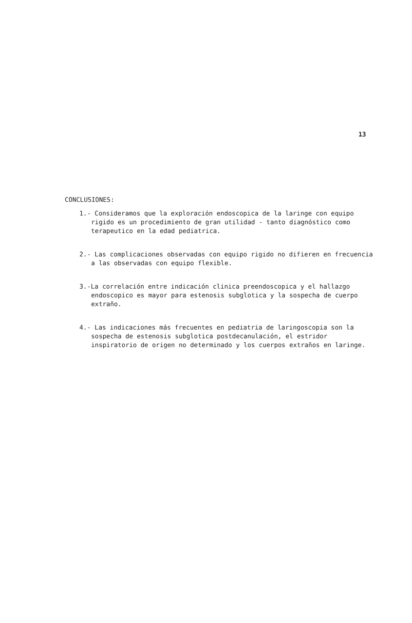13
CONCLUSIONES:
1.- Consideramos que la exploración endoscopica de la laringe con equipo rigido es un procedimiento de gran utilidad - tanto diagnóstico como terapeutico en la edad pediatrica.
2.- Las complicaciones observadas con equipo rigido no difieren en frecuencia a las observadas con equipo flexible.
3.-La correlación entre indicación clinica preendoscopica y el hallazgo endoscopico es mayor para estenosis subglotica y la sospecha de cuerpo extraño.
4.- Las indicaciones más frecuentes en pediatria de laringoscopia son la sospecha de estenosis subglotica postdecanulación, el estridor inspiratorio de origen no determinado y los cuerpos extraños en laringe.